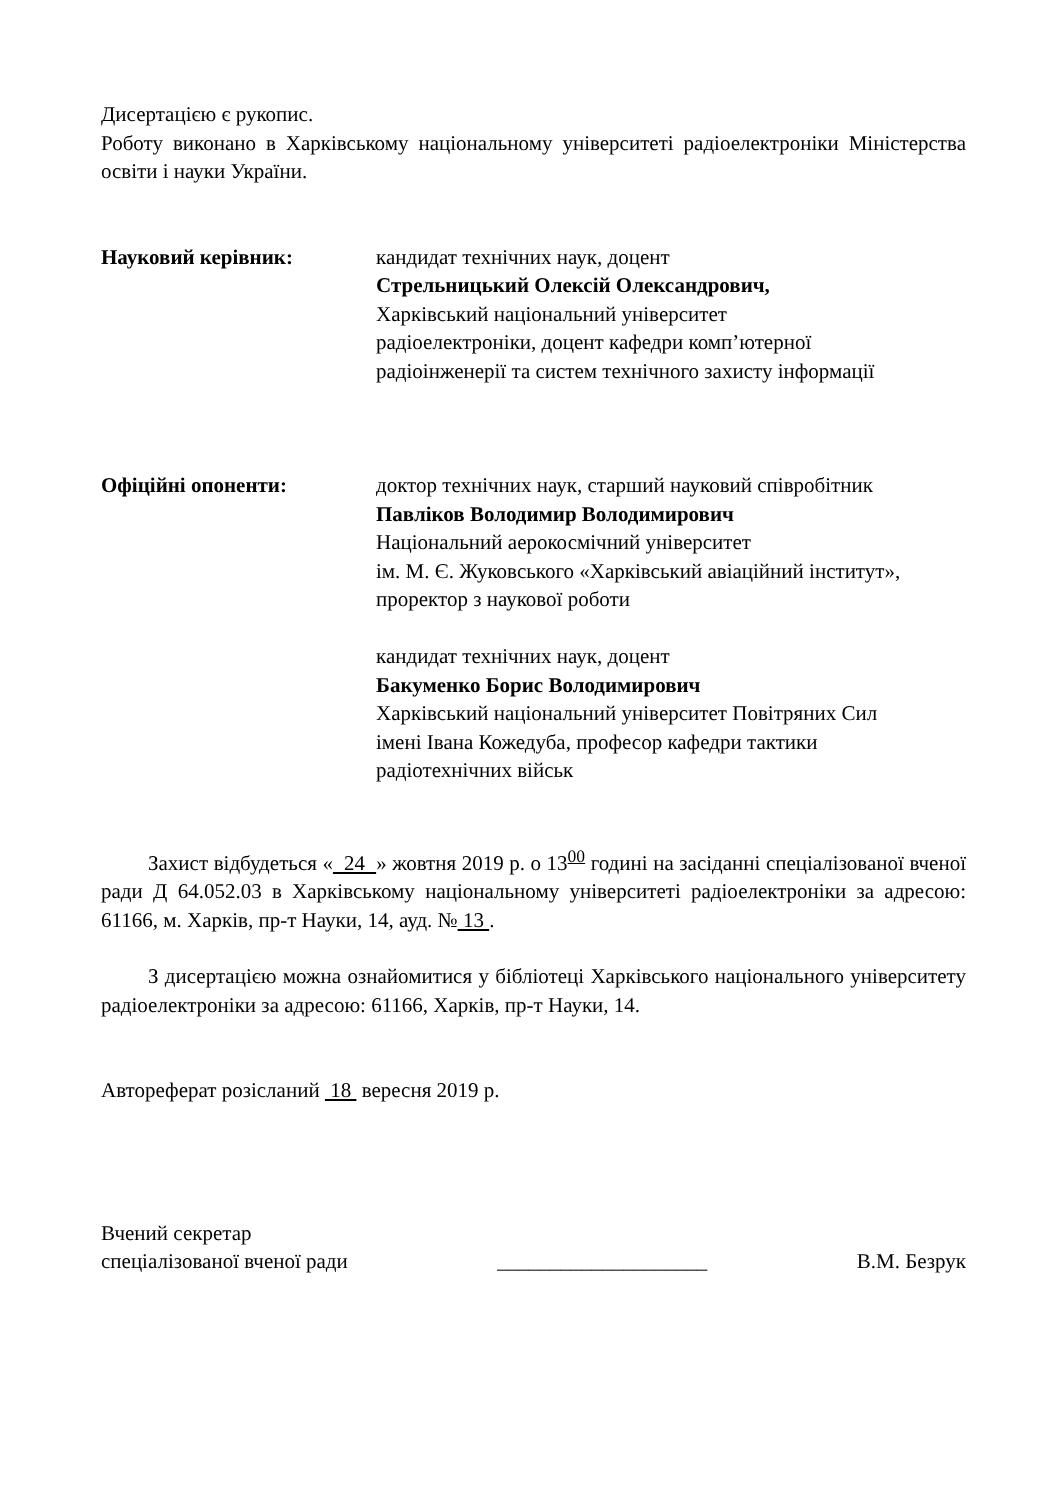Дисертацією є рукопис.
Роботу виконано в Харківському національному університеті радіоелектроніки Міністерства освіти і науки України.
Науковий керівник: кандидат технічних наук, доцент
Стрельницький Олексій Олександрович,
Харківський національний університет
радіоелектроніки, доцент кафедри комп’ютерної
радіоінженерії та систем технічного захисту інформації
Офіційні опоненти: доктор технічних наук, старший науковий співробітник
Павліков Володимир Володимирович
Національний аерокосмічний університет
ім. М. Є. Жуковського «Харківський авіаційний інститут»,
проректор з наукової роботи
кандидат технічних наук, доцент
Бакуменко Борис Володимирович
Харківський національний університет Повітряних Сил
імені Івана Кожедуба, професор кафедри тактики
радіотехнічних військ
Захист відбудеться « 24 » жовтня 2019 р. о 13<sup>00</sup> годині на засіданні спеціалізованої вченої ради Д 64.052.03 в Харківському національному університеті радіоелектроніки за адресою: 61166, м. Харків, пр-т Науки, 14, ауд. № 13 .
З дисертацією можна ознайомитися у бібліотеці Харківського національного університету радіоелектроніки за адресою: 61166, Харків, пр-т Науки, 14.
Автореферат розісланий 18 вересня 2019 р.
Вчений секретар
спеціалізованої вченої ради
____________________
В.М. Безрук